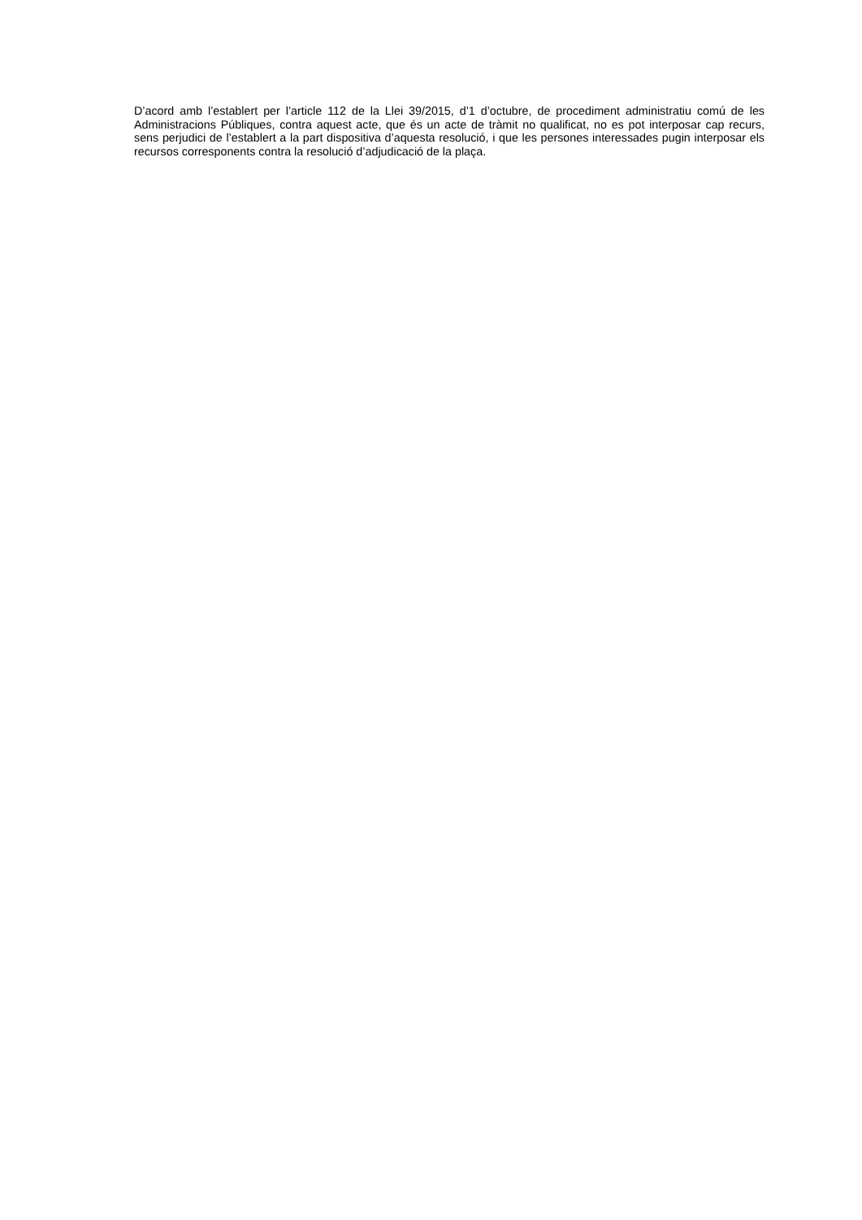D’acord amb l’establert per l’article 112 de la Llei 39/2015, d’1 d’octubre, de procediment administratiu comú de les Administracions Públiques, contra aquest acte, que és un acte de tràmit no qualificat, no es pot interposar cap recurs, sens perjudici de l’establert a la part dispositiva d’aquesta resolució, i que les persones interessades pugin interposar els recursos corresponents contra la resolució d’adjudicació de la plaça.